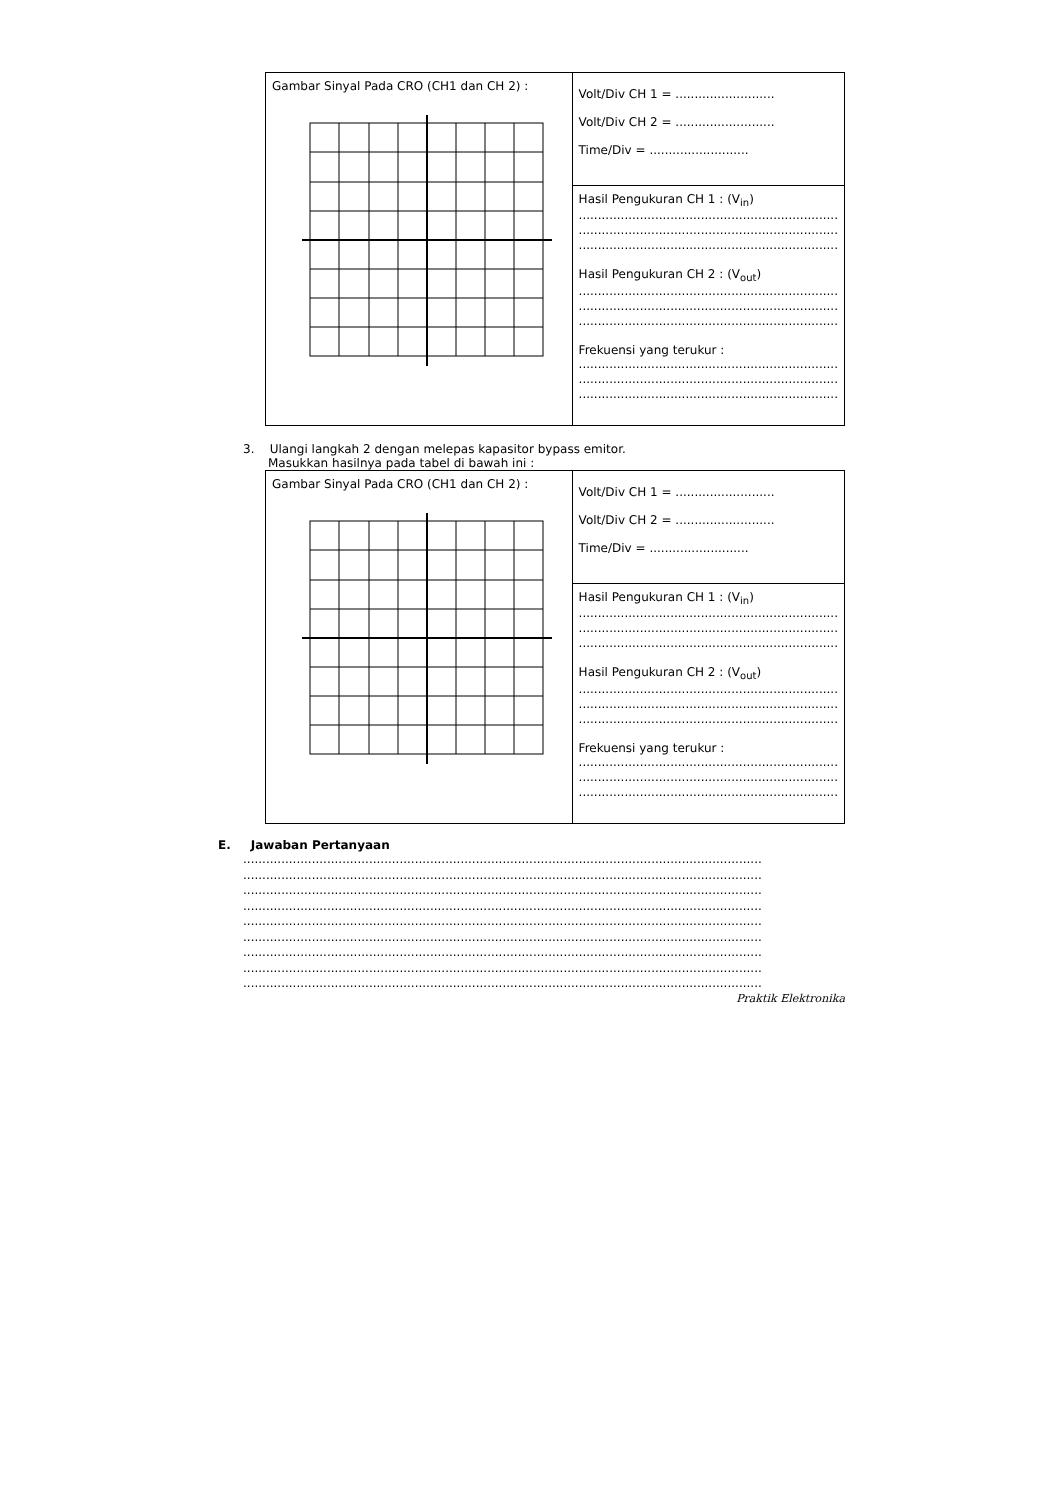| Gambar Sinyal Pada CRO (CH1 dan CH 2) : | Volt/Div CH 1 = .......................... Volt/Div CH 2 = .......................... Time/Div = .......................... |
| | Hasil Pengukuran CH 1 : (V<sub>in</sub>) .................................................................... .................................................................... .................................................................... Hasil Pengukuran CH 2 : (V<sub>out</sub>) .................................................................... .................................................................... .................................................................... Frekuensi yang terukur : .................................................................... .................................................................... .................................................................... |
3. Ulangi langkah 2 dengan melepas kapasitor bypass emitor.
Masukkan hasilnya pada tabel di bawah ini :
| Gambar Sinyal Pada CRO (CH1 dan CH 2) : | Volt/Div CH 1 = .......................... Volt/Div CH 2 = .......................... Time/Div = .......................... |
| | Hasil Pengukuran CH 1 : (V<sub>in</sub>) .................................................................... .................................................................... .................................................................... Hasil Pengukuran CH 2 : (V<sub>out</sub>) .................................................................... .................................................................... .................................................................... Frekuensi yang terukur : .................................................................... .................................................................... .................................................................... |
E. Jawaban Pertanyaan
........................................................................................................................................
........................................................................................................................................
........................................................................................................................................
........................................................................................................................................
........................................................................................................................................
........................................................................................................................................
........................................................................................................................................
........................................................................................................................................
........................................................................................................................................
Praktik Elektronika